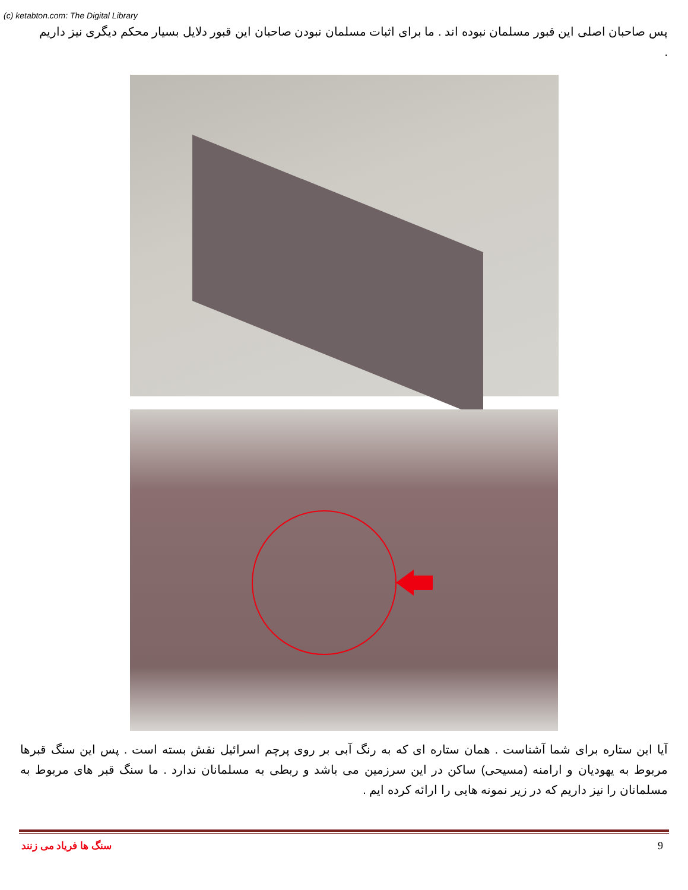(c) ketabton.com: The Digital Library
پس صاحبان اصلی این قبور مسلمان نبوده اند . ما برای اثبات مسلمان نبودن صاحبان این قبور دلایل بسیار محکم دیگری نیز داریم .
آیا این ستاره برای شما آشناست . همان ستاره ای که به رنگ آبی بر روی پرچم اسرائیل نقش بسته است . پس این سنگ قبرها مربوط به یهودیان و ارامنه (مسیحی) ساکن در این سرزمین می باشد و ربطی به مسلمانان ندارد . ما سنگ قبر های مربوط به مسلمانان را نیز داریم که در زیر نمونه هایی را ارائه کرده ایم .
سنگ ها فریاد می زنند 9